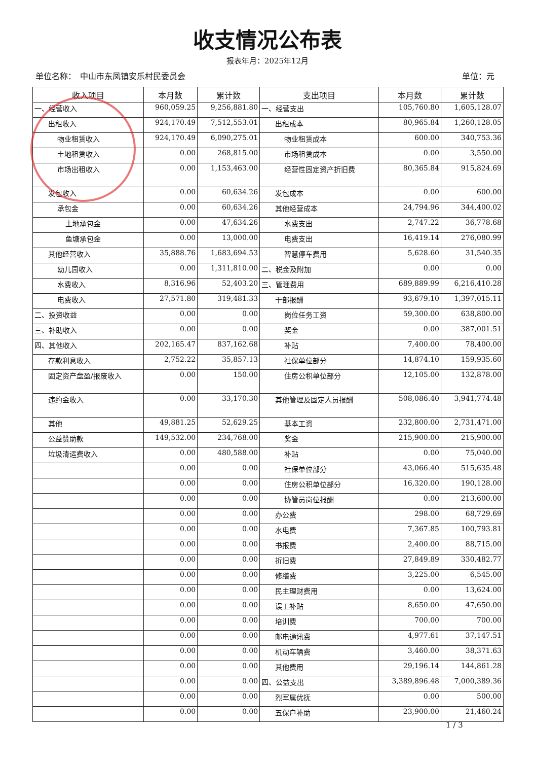收支情况公布表
报表年月：2025年12月
单位名称：　中山市东凤镇安乐村民委员会 单位：元
| 收入项目 | 本月数 | 累计数 | 支出项目 | 本月数 | 累计数 |
| --- | --- | --- | --- | --- | --- |
| 一、经营收入 | 960,059.25 | 9,256,881.80 | 一、经营支出 | 105,760.80 | 1,605,128.07 |
| 出租收入 | 924,170.49 | 7,512,553.01 | 出租成本 | 80,965.84 | 1,260,128.05 |
| 物业租赁收入 | 924,170.49 | 6,090,275.01 | 物业租赁成本 | 600.00 | 340,753.36 |
| 土地租赁收入 | 0.00 | 268,815.00 | 市场租赁成本 | 0.00 | 3,550.00 |
| 市场出租收入 | 0.00 | 1,153,463.00 | 经营性固定资产折旧费 | 80,365.84 | 915,824.69 |
| 发包收入 | 0.00 | 60,634.26 | 发包成本 | 0.00 | 600.00 |
| 承包金 | 0.00 | 60,634.26 | 其他经营成本 | 24,794.96 | 344,400.02 |
| 土地承包金 | 0.00 | 47,634.26 | 水费支出 | 2,747.22 | 36,778.68 |
| 鱼塘承包金 | 0.00 | 13,000.00 | 电费支出 | 16,419.14 | 276,080.99 |
| 其他经营收入 | 35,888.76 | 1,683,694.53 | 智慧停车费用 | 5,628.60 | 31,540.35 |
| 幼儿园收入 | 0.00 | 1,311,810.00 | 二、税金及附加 | 0.00 | 0.00 |
| 水费收入 | 8,316.96 | 52,403.20 | 三、管理费用 | 689,889.99 | 6,216,410.28 |
| 电费收入 | 27,571.80 | 319,481.33 | 干部报酬 | 93,679.10 | 1,397,015.11 |
| 二、投资收益 | 0.00 | 0.00 | 岗位任务工资 | 59,300.00 | 638,800.00 |
| 三、补助收入 | 0.00 | 0.00 | 奖金 | 0.00 | 387,001.51 |
| 四、其他收入 | 202,165.47 | 837,162.68 | 补贴 | 7,400.00 | 78,400.00 |
| 存款利息收入 | 2,752.22 | 35,857.13 | 社保单位部分 | 14,874.10 | 159,935.60 |
| 固定资产盘盈/报废收入 | 0.00 | 150.00 | 住房公积单位部分 | 12,105.00 | 132,878.00 |
| 违约金收入 | 0.00 | 33,170.30 | 其他管理及固定人员报酬 | 508,086.40 | 3,941,774.48 |
| 其他 | 49,881.25 | 52,629.25 | 基本工资 | 232,800.00 | 2,731,471.00 |
| 公益赞助款 | 149,532.00 | 234,768.00 | 奖金 | 215,900.00 | 215,900.00 |
| 垃圾清运费收入 | 0.00 | 480,588.00 | 补贴 | 0.00 | 75,040.00 |
| | 0.00 | 0.00 | 社保单位部分 | 43,066.40 | 515,635.48 |
| | 0.00 | 0.00 | 住房公积单位部分 | 16,320.00 | 190,128.00 |
| | 0.00 | 0.00 | 协管员岗位报酬 | 0.00 | 213,600.00 |
| | 0.00 | 0.00 | 办公费 | 298.00 | 68,729.69 |
| | 0.00 | 0.00 | 水电费 | 7,367.85 | 100,793.81 |
| | 0.00 | 0.00 | 书报费 | 2,400.00 | 88,715.00 |
| | 0.00 | 0.00 | 折旧费 | 27,849.89 | 330,482.77 |
| | 0.00 | 0.00 | 修缮费 | 3,225.00 | 6,545.00 |
| | 0.00 | 0.00 | 民主理财费用 | 0.00 | 13,624.00 |
| | 0.00 | 0.00 | 误工补贴 | 8,650.00 | 47,650.00 |
| | 0.00 | 0.00 | 培训费 | 700.00 | 700.00 |
| | 0.00 | 0.00 | 邮电通讯费 | 4,977.61 | 37,147.51 |
| | 0.00 | 0.00 | 机动车辆费 | 3,460.00 | 38,371.63 |
| | 0.00 | 0.00 | 其他费用 | 29,196.14 | 144,861.28 |
| | 0.00 | 0.00 | 四、公益支出 | 3,389,896.48 | 7,000,389.36 |
| | 0.00 | 0.00 | 烈军属优抚 | 0.00 | 500.00 |
| | 0.00 | 0.00 | 五保户补助 | 23,900.00 | 21,460.24 |
1 / 3